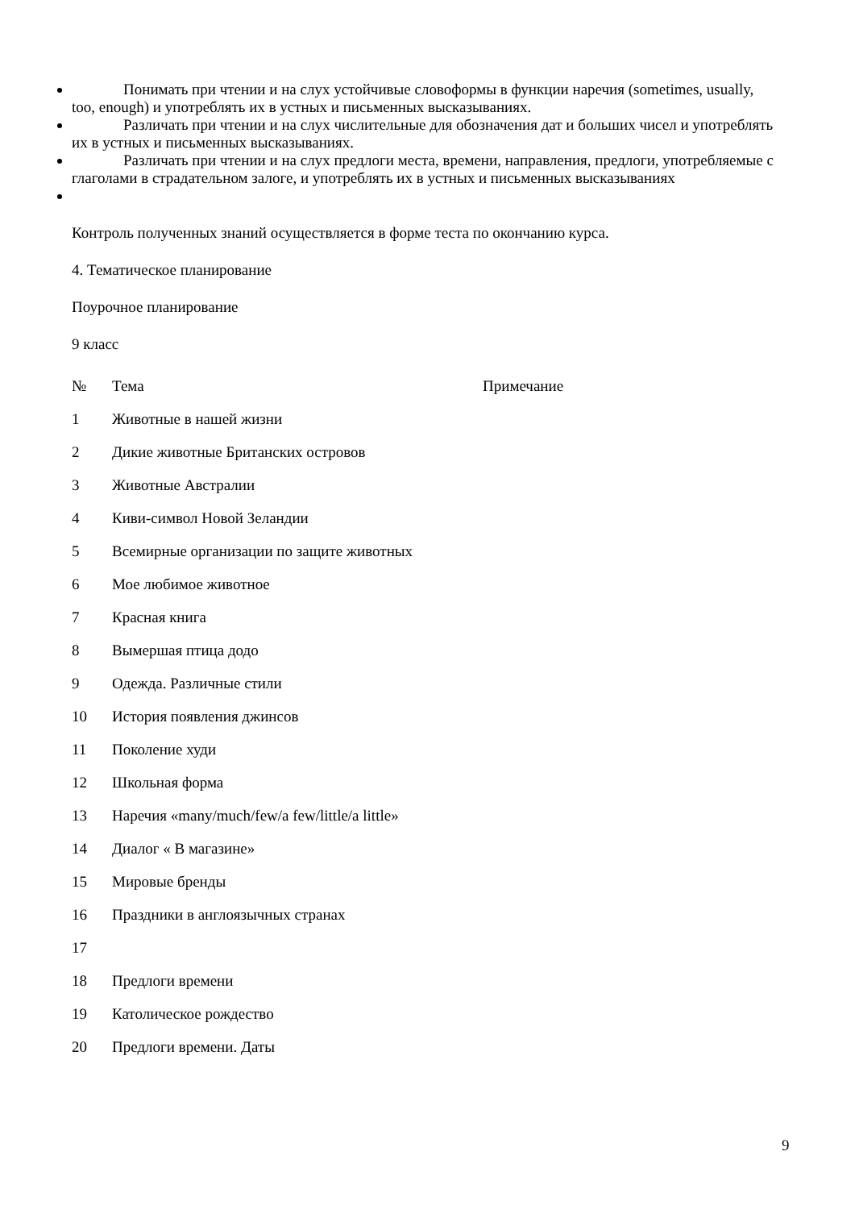Понимать при чтении и на слух устойчивые словоформы в функции наречия (sometimes, usually, too, enough) и употреблять их в устных и письменных высказываниях.
Различать при чтении и на слух числительные для обозначения дат и больших чисел и употреблять их в устных и письменных высказываниях.
Различать при чтении и на слух предлоги места, времени, направления, предлоги, употребляемые с глаголами в страдательном залоге, и употреблять их в устных и письменных высказываниях
Контроль полученных знаний осуществляется в форме теста по окончанию курса.
4. Тематическое планирование
Поурочное планирование
9 класс
| № | Тема | Примечание |
| 1 | Животные в нашей жизни | |
| 2 | Дикие животные Британских островов | |
| 3 | Животные Австралии | |
| 4 | Киви-символ Новой Зеландии | |
| 5 | Всемирные организации по защите животных | |
| 6 | Мое любимое животное | |
| 7 | Красная книга | |
| 8 | Вымершая птица додо | |
| 9 | Одежда. Различные стили | |
| 10 | История появления джинсов | |
| 11 | Поколение худи | |
| 12 | Школьная форма | |
| 13 | Наречия «many/much/few/a few/little/a little» | |
| 14 | Диалог « В магазине» | |
| 15 | Мировые бренды | |
| 16 | Праздники в англоязычных странах | |
| 17 | | |
| 18 | Предлоги времени | |
| 19 | Католическое рождество | |
| 20 | Предлоги времени. Даты | |
9